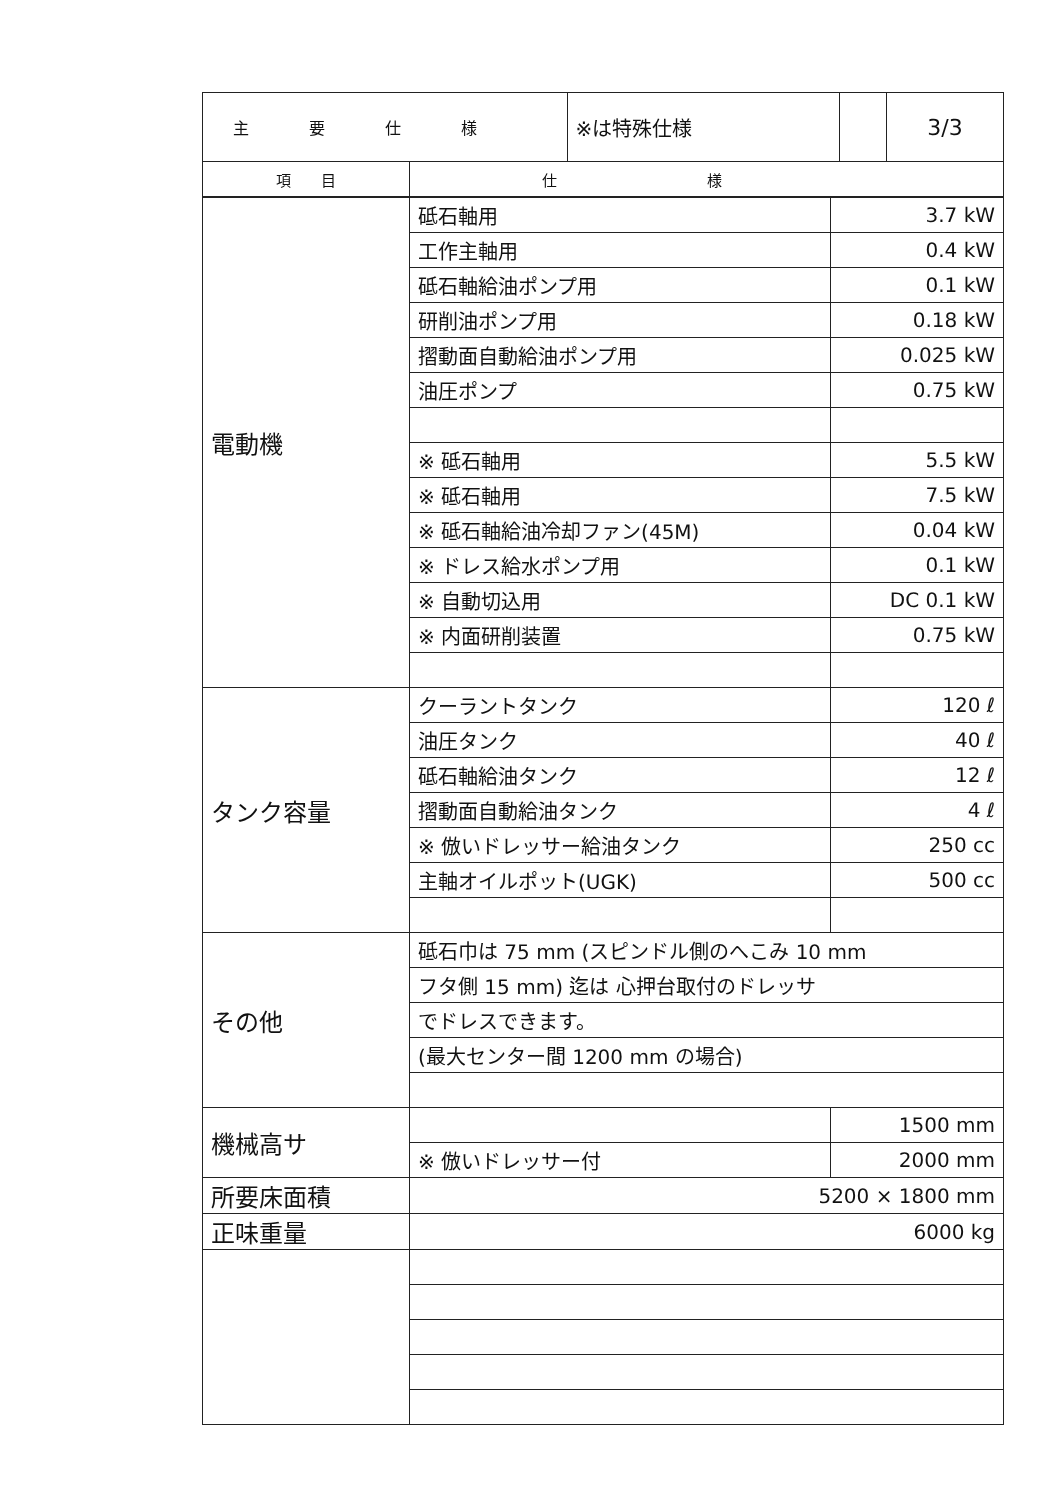| 主要仕様 | | ※は特殊仕様 | | 3/3 |
| 項 目 | 仕様 | | | |
| 電動機 | 砥石軸用 | 3.7 kW |
| | 工作主軸用 | 0.4 kW |
| | 砥石軸給油ポンプ用 | 0.1 kW |
| | 研削油ポンプ用 | 0.18 kW |
| | 摺動面自動給油ポンプ用 | 0.025 kW |
| | 油圧ポンプ | 0.75 kW |
| | ※ 砥石軸用 | 5.5 kW |
| | ※ 砥石軸用 | 7.5 kW |
| | ※ 砥石軸給油冷却ファン(45M) | 0.04 kW |
| | ※ ドレス給水ポンプ用 | 0.1 kW |
| | ※ 自動切込用 | DC 0.1 kW |
| | ※ 内面研削装置 | 0.75 kW |
| タンク容量 | クーラントタンク | 120 ℓ |
| | 油圧タンク | 40 ℓ |
| | 砥石軸給油タンク | 12 ℓ |
| | 摺動面自動給油タンク | 4 ℓ |
| | ※ 倣いドレッサー給油タンク | 250 cc |
| | 主軸オイルポット(UGK) | 500 cc |
| その他 | 砥石巾は 75 mm (スピンドル側のへこみ 10 mm | |
| | フタ側 15 mm) 迄は 心押台取付のドレッサ | |
| | でドレスできます。 | |
| | (最大センター間 1200 mm の場合) | |
| 機械高サ | | 1500 mm |
| | ※ 倣いドレッサー付 | 2000 mm |
| 所要床面積 | 5200 × 1800 mm | |
| 正味重量 | 6000 kg | |